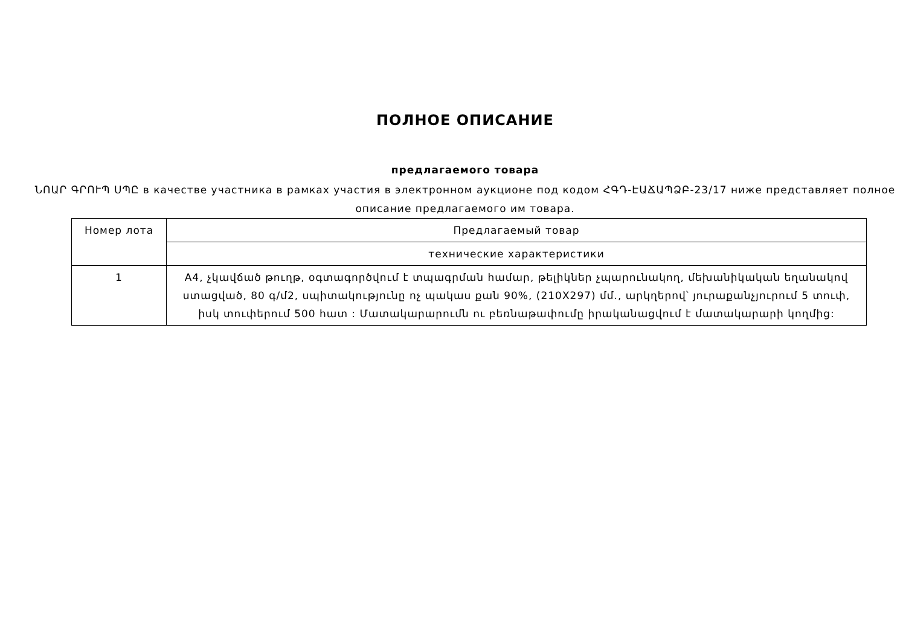ПОЛНОЕ ОПИСАНИЕ
предлагаемого товара
ՆՈԱՐ ԳՐՈՒՊ ՍՊԸ в качестве участника в рамках участия в электронном аукционе под кодом ՀԳԴ-ԷԱՃԱՊՁԲ-23/17 ниже представляет полное описание предлагаемого им товара.
| Номер лота | Предлагаемый товар |
| | технические характеристики |
| 1 | A4, չկավճած թուղթ, օգտագործվում է տպագրման համար, թելիկներ չպարունակող, մեխանիկական եղանակով ստացված, 80 գ/մ2, սպիտակությունը ոչ պակաս քան 90%, (210X297) մմ., արկղերով՝ յուրաքանչյուրում 5 տուփ, իսկ տուփերում 500 հատ : Մատակարարումն ու բեռնաթափումը իրականացվում է մատակարարի կողմից: |